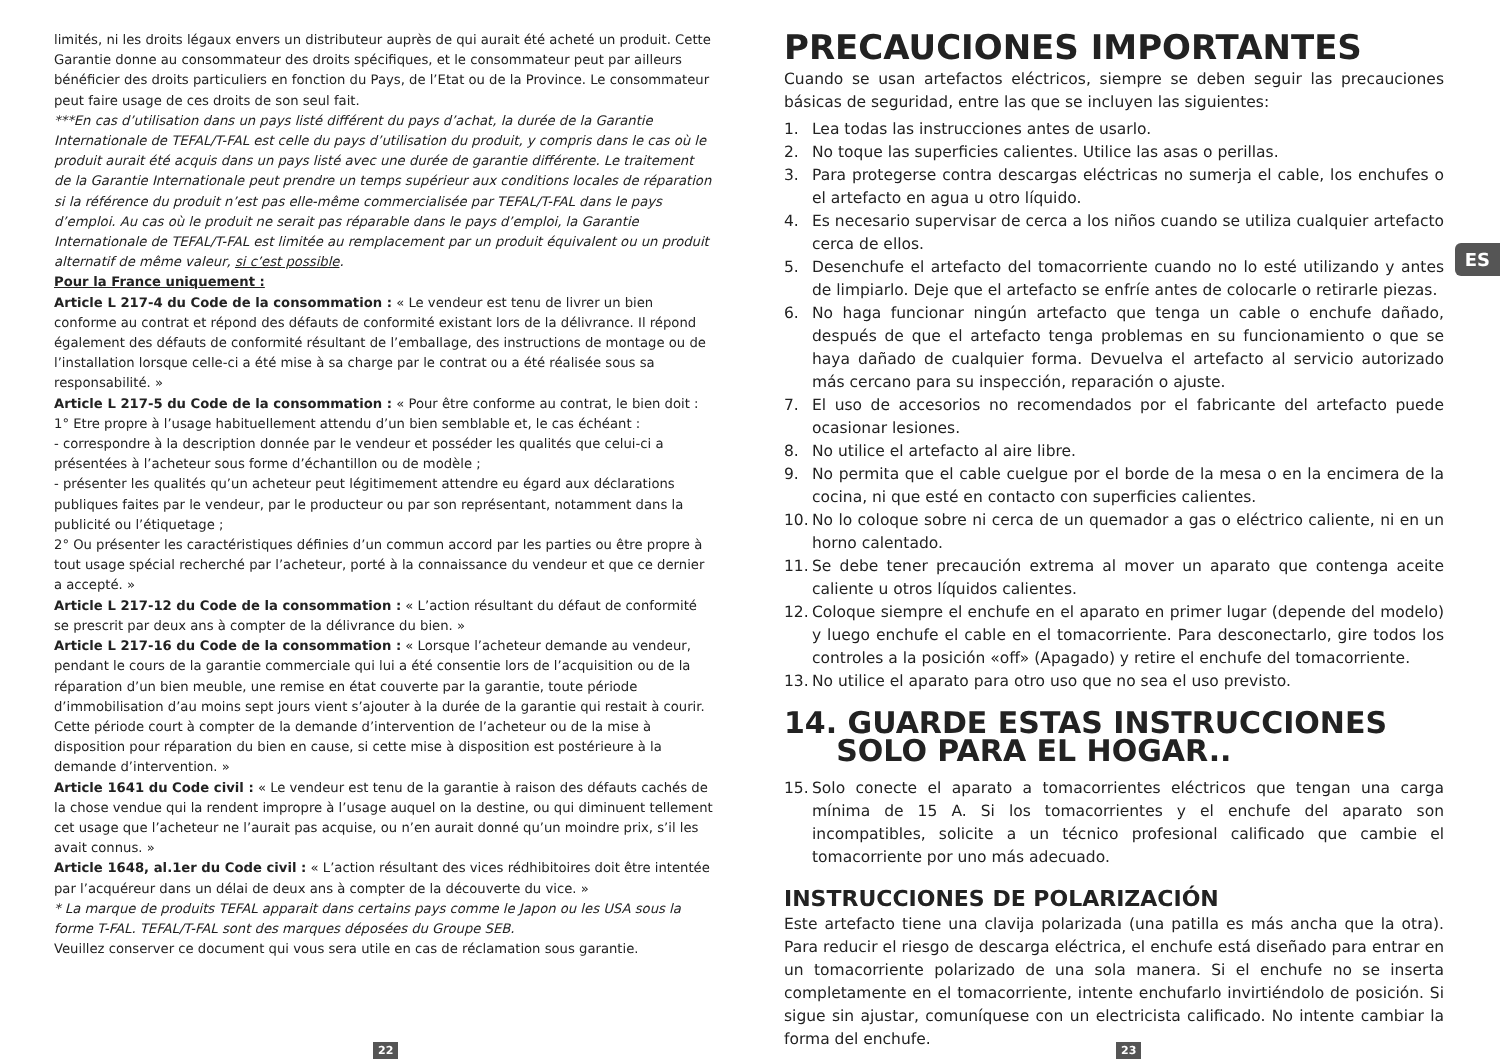limités, ni les droits légaux envers un distributeur auprès de qui aurait été acheté un produit. Cette Garantie donne au consommateur des droits spécifiques, et le consommateur peut par ailleurs bénéficier des droits particuliers en fonction du Pays, de l’Etat ou de la Province. Le consommateur peut faire usage de ces droits de son seul fait.
***En cas d’utilisation dans un pays listé différent du pays d’achat, la durée de la Garantie Internationale de TEFAL/T-FAL est celle du pays d’utilisation du produit, y compris dans le cas où le produit aurait été acquis dans un pays listé avec une durée de garantie différente. Le traitement de la Garantie Internationale peut prendre un temps supérieur aux conditions locales de réparation si la référence du produit n’est pas elle-même commercialisée par TEFAL/T-FAL dans le pays d’emploi. Au cas où le produit ne serait pas réparable dans le pays d’emploi, la Garantie Internationale de TEFAL/T-FAL est limitée au remplacement par un produit équivalent ou un produit alternatif de même valeur, si c’est possible.
Pour la France uniquement :
Article L 217-4 du Code de la consommation : « Le vendeur est tenu de livrer un bien conforme au contrat et répond des défauts de conformité existant lors de la délivrance. Il répond également des défauts de conformité résultant de l’emballage, des instructions de montage ou de l’installation lorsque celle-ci a été mise à sa charge par le contrat ou a été réalisée sous sa responsabilité. »
Article L 217-5 du Code de la consommation : « Pour être conforme au contrat, le bien doit : 1° Etre propre à l’usage habituellement attendu d’un bien semblable et, le cas échéant :
- correspondre à la description donnée par le vendeur et posséder les qualités que celui-ci a présentées à l’acheteur sous forme d’échantillon ou de modèle ;
- présenter les qualités qu’un acheteur peut légitimement attendre eu égard aux déclarations publiques faites par le vendeur, par le producteur ou par son représentant, notamment dans la publicité ou l’étiquetage ;
2° Ou présenter les caractéristiques définies d’un commun accord par les parties ou être propre à tout usage spécial recherché par l’acheteur, porté à la connaissance du vendeur et que ce dernier a accepté. »
Article L 217-12 du Code de la consommation : « L’action résultant du défaut de conformité se prescrit par deux ans à compter de la délivrance du bien. »
Article L 217-16 du Code de la consommation : « Lorsque l’acheteur demande au vendeur, pendant le cours de la garantie commerciale qui lui a été consentie lors de l’acquisition ou de la réparation d’un bien meuble, une remise en état couverte par la garantie, toute période d’immobilisation d’au moins sept jours vient s’ajouter à la durée de la garantie qui restait à courir. Cette période court à compter de la demande d’intervention de l’acheteur ou de la mise à disposition pour réparation du bien en cause, si cette mise à disposition est postérieure à la demande d’intervention. »
Article 1641 du Code civil : « Le vendeur est tenu de la garantie à raison des défauts cachés de la chose vendue qui la rendent impropre à l’usage auquel on la destine, ou qui diminuent tellement cet usage que l’acheteur ne l’aurait pas acquise, ou n’en aurait donné qu’un moindre prix, s’il les avait connus. »
Article 1648, al.1er du Code civil : « L’action résultant des vices rédhibitoires doit être intentée par l’acquéreur dans un délai de deux ans à compter de la découverte du vice. »
* La marque de produits TEFAL apparait dans certains pays comme le Japon ou les USA sous la forme T-FAL. TEFAL/T-FAL sont des marques déposées du Groupe SEB.
Veuillez conserver ce document qui vous sera utile en cas de réclamation sous garantie.
PRECAUCIONES IMPORTANTES
Cuando se usan artefactos eléctricos, siempre se deben seguir las precauciones básicas de seguridad, entre las que se incluyen las siguientes:
1. Lea todas las instrucciones antes de usarlo.
2. No toque las superficies calientes. Utilice las asas o perillas.
3. Para protegerse contra descargas eléctricas no sumerja el cable, los enchufes o el artefacto en agua u otro líquido.
4. Es necesario supervisar de cerca a los niños cuando se utiliza cualquier artefacto cerca de ellos.
5. Desenchufe el artefacto del tomacorriente cuando no lo esté utilizando y antes de limpiarlo. Deje que el artefacto se enfríe antes de colocarle o retirarle piezas.
6. No haga funcionar ningún artefacto que tenga un cable o enchufe dañado, después de que el artefacto tenga problemas en su funcionamiento o que se haya dañado de cualquier forma. Devuelva el artefacto al servicio autorizado más cercano para su inspección, reparación o ajuste.
7. El uso de accesorios no recomendados por el fabricante del artefacto puede ocasionar lesiones.
8. No utilice el artefacto al aire libre.
9. No permita que el cable cuelgue por el borde de la mesa o en la encimera de la cocina, ni que esté en contacto con superficies calientes.
10. No lo coloque sobre ni cerca de un quemador a gas o eléctrico caliente, ni en un horno calentado.
11. Se debe tener precaución extrema al mover un aparato que contenga aceite caliente u otros líquidos calientes.
12. Coloque siempre el enchufe en el aparato en primer lugar (depende del modelo) y luego enchufe el cable en el tomacorriente. Para desconectarlo, gire todos los controles a la posición «off» (Apagado) y retire el enchufe del tomacorriente.
13. No utilice el aparato para otro uso que no sea el uso previsto.
14. GUARDE ESTAS INSTRUCCIONES
SOLO PARA EL HOGAR..
15. Solo conecte el aparato a tomacorrientes eléctricos que tengan una carga mínima de 15 A. Si los tomacorrientes y el enchufe del aparato son incompatibles, solicite a un técnico profesional calificado que cambie el tomacorriente por uno más adecuado.
INSTRUCCIONES DE POLARIZACIÓN
Este artefacto tiene una clavija polarizada (una patilla es más ancha que la otra). Para reducir el riesgo de descarga eléctrica, el enchufe está diseñado para entrar en un tomacorriente polarizado de una sola manera. Si el enchufe no se inserta completamente en el tomacorriente, intente enchufarlo invirtiéndolo de posición. Si sigue sin ajustar, comuníquese con un electricista calificado. No intente cambiar la forma del enchufe.
ES
22 23